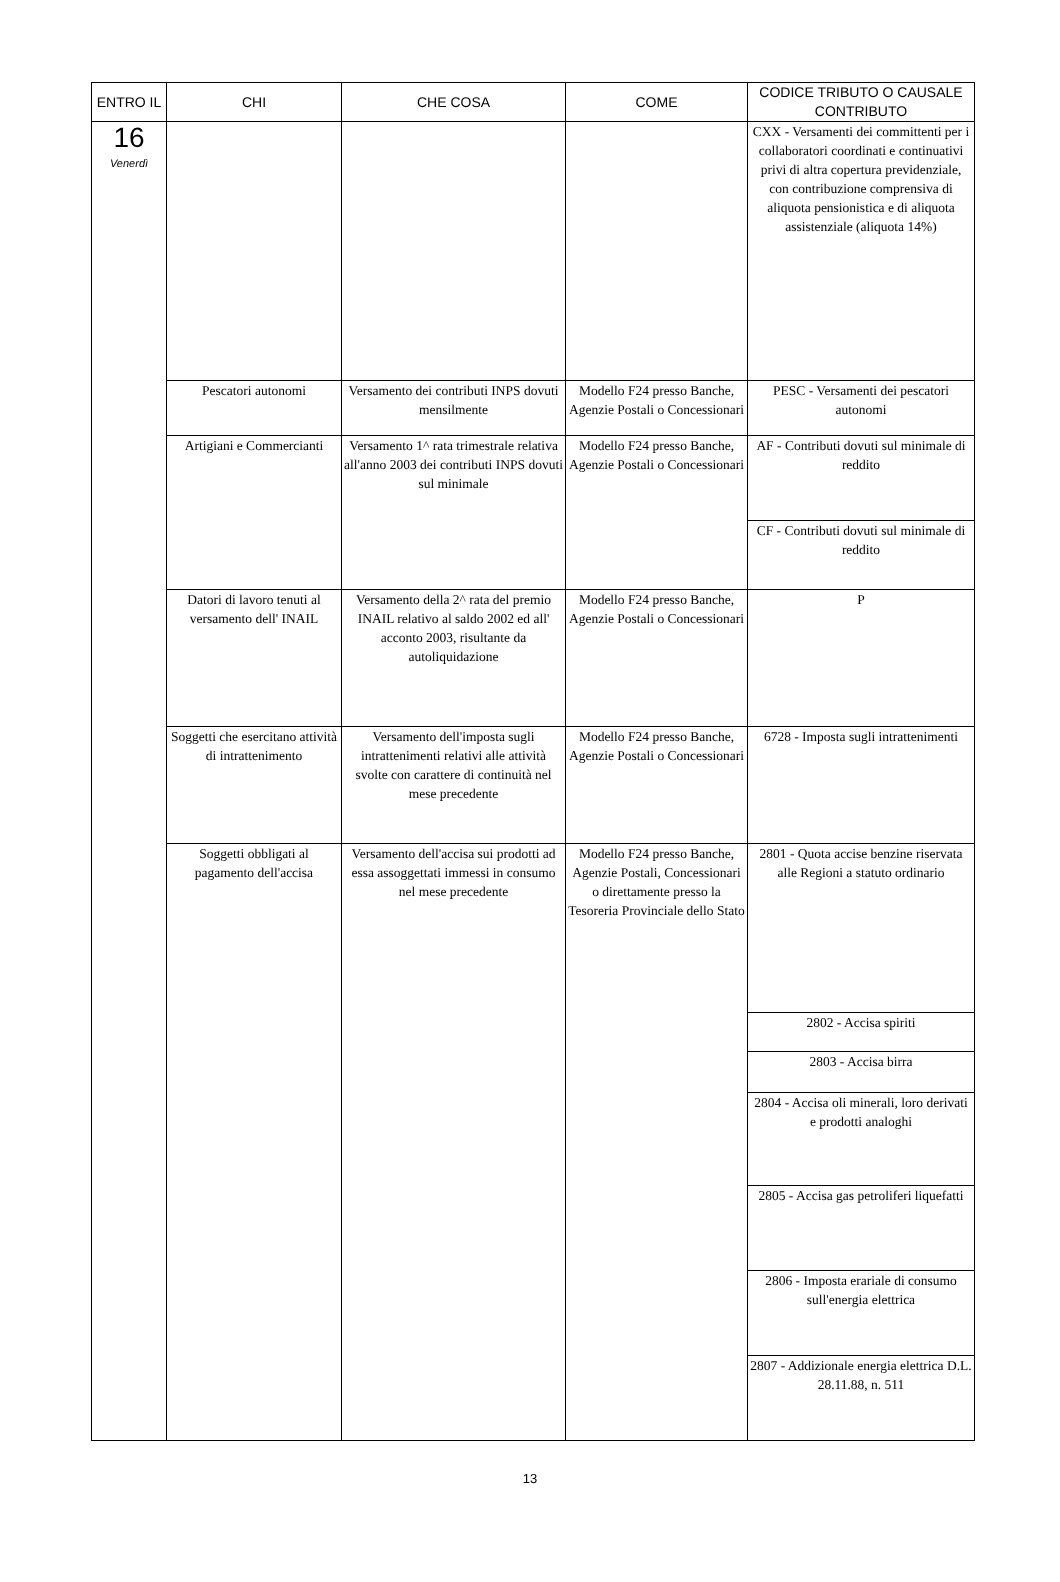| ENTRO IL | CHI | CHE COSA | COME | CODICE TRIBUTO O CAUSALE CONTRIBUTO |
| --- | --- | --- | --- | --- |
| 16 Venerdì | | | | CXX - Versamenti dei committenti per i collaboratori coordinati e continuativi privi di altra copertura previdenziale, con contribuzione comprensiva di aliquota pensionistica e di aliquota assistenziale (aliquota 14%) |
| | Pescatori autonomi | Versamento dei contributi INPS dovuti mensilmente | Modello F24 presso Banche, Agenzie Postali o Concessionari | PESC - Versamenti dei pescatori autonomi |
| | Artigiani e Commercianti | Versamento 1^ rata trimestrale relativa all'anno 2003 dei contributi INPS dovuti sul minimale | Modello F24 presso Banche, Agenzie Postali o Concessionari | AF - Contributi dovuti sul minimale di reddito |
| | | | | CF - Contributi dovuti sul minimale di reddito |
| | Datori di lavoro tenuti al versamento dell' INAIL | Versamento della 2^ rata del premio INAIL relativo al saldo 2002 ed all' acconto 2003, risultante da autoliquidazione | Modello F24 presso Banche, Agenzie Postali o Concessionari | P |
| | Soggetti che esercitano attività di intrattenimento | Versamento dell'imposta sugli intrattenimenti relativi alle attività svolte con carattere di continuità nel mese precedente | Modello F24 presso Banche, Agenzie Postali o Concessionari | 6728 - Imposta sugli intrattenimenti |
| | Soggetti obbligati al pagamento dell'accisa | Versamento dell'accisa sui prodotti ad essa assoggettati immessi in consumo nel mese precedente | Modello F24 presso Banche, Agenzie Postali, Concessionari o direttamente presso la Tesoreria Provinciale dello Stato | 2801 - Quota accise benzine riservata alle Regioni a statuto ordinario |
| | | | | 2802 - Accisa spiriti |
| | | | | 2803 - Accisa birra |
| | | | | 2804 - Accisa oli minerali, loro derivati e prodotti analoghi |
| | | | | 2805 - Accisa gas petroliferi liquefatti |
| | | | | 2806 - Imposta erariale di consumo sull'energia elettrica |
| | | | | 2807 - Addizionale energia elettrica D.L. 28.11.88, n. 511 |
13